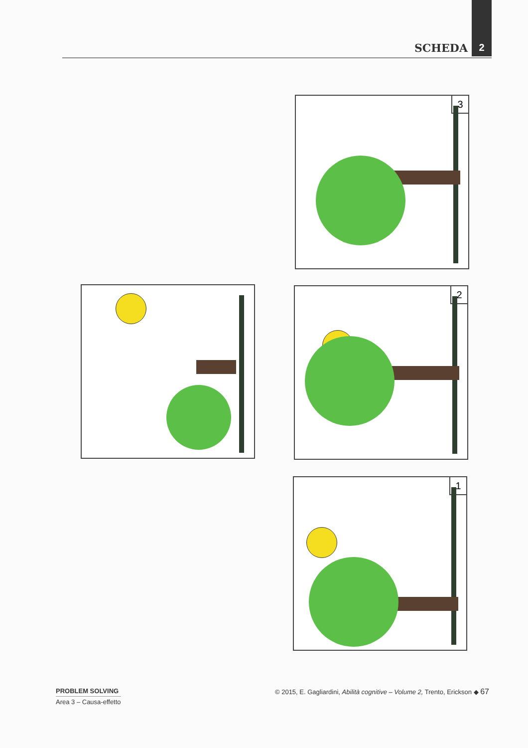SCHEDA 2
3
2
1
PROBLEM SOLVING
Area 3 – Causa-effetto
© 2015, E. Gagliardini, Abilità cognitive – Volume 2, Trento, Erickson ◆ 67